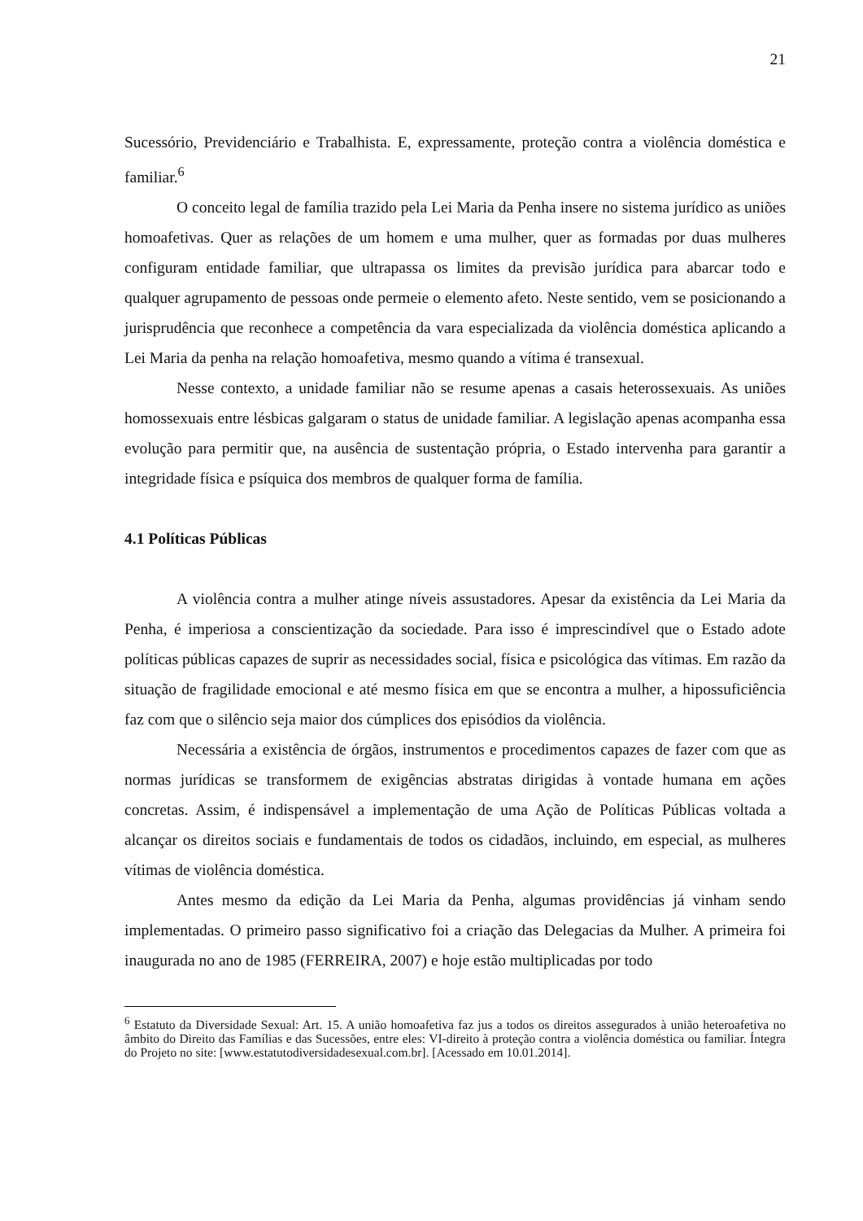21
Sucessório, Previdenciário e Trabalhista. E, expressamente, proteção contra a violência doméstica e familiar.<sup>6</sup>
O conceito legal de família trazido pela Lei Maria da Penha insere no sistema jurídico as uniões homoafetivas. Quer as relações de um homem e uma mulher, quer as formadas por duas mulheres configuram entidade familiar, que ultrapassa os limites da previsão jurídica para abarcar todo e qualquer agrupamento de pessoas onde permeie o elemento afeto. Neste sentido, vem se posicionando a jurisprudência que reconhece a competência da vara especializada da violência doméstica aplicando a Lei Maria da penha na relação homoafetiva, mesmo quando a vítima é transexual.
Nesse contexto, a unidade familiar não se resume apenas a casais heterossexuais. As uniões homossexuais entre lésbicas galgaram o status de unidade familiar. A legislação apenas acompanha essa evolução para permitir que, na ausência de sustentação própria, o Estado intervenha para garantir a integridade física e psíquica dos membros de qualquer forma de família.
4.1 Políticas Públicas
A violência contra a mulher atinge níveis assustadores. Apesar da existência da Lei Maria da Penha, é imperiosa a conscientização da sociedade. Para isso é imprescindível que o Estado adote políticas públicas capazes de suprir as necessidades social, física e psicológica das vítimas. Em razão da situação de fragilidade emocional e até mesmo física em que se encontra a mulher, a hipossuficiência faz com que o silêncio seja maior dos cúmplices dos episódios da violência.
Necessária a existência de órgãos, instrumentos e procedimentos capazes de fazer com que as normas jurídicas se transformem de exigências abstratas dirigidas à vontade humana em ações concretas. Assim, é indispensável a implementação de uma Ação de Políticas Públicas voltada a alcançar os direitos sociais e fundamentais de todos os cidadãos, incluindo, em especial, as mulheres vítimas de violência doméstica.
Antes mesmo da edição da Lei Maria da Penha, algumas providências já vinham sendo implementadas. O primeiro passo significativo foi a criação das Delegacias da Mulher. A primeira foi inaugurada no ano de 1985 (FERREIRA, 2007) e hoje estão multiplicadas por todo
<sup>6</sup> Estatuto da Diversidade Sexual: Art. 15. A união homoafetiva faz jus a todos os direitos assegurados à união heteroafetiva no âmbito do Direito das Famílias e das Sucessões, entre eles: VI-direito à proteção contra a violência doméstica ou familiar. Íntegra do Projeto no site: [www.estatutodiversidadesexual.com.br]. [Acessado em 10.01.2014].